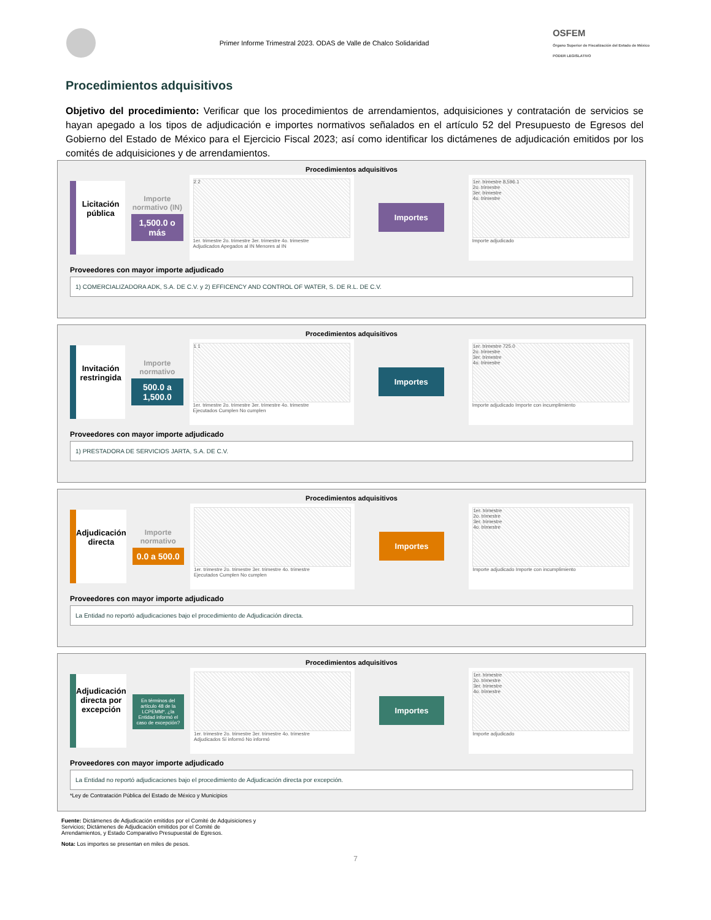Primer Informe Trimestral 2023. ODAS de Valle de Chalco Solidaridad
OSFEM
Órgano Superior de Fiscalización del Estado de México
PODER LEGISLATIVO
Procedimientos adquisitivos
Objetivo del procedimiento: Verificar que los procedimientos de arrendamientos, adquisiciones y contratación de servicios se hayan apegado a los tipos de adjudicación e importes normativos señalados en el artículo 52 del Presupuesto de Egresos del Gobierno del Estado de México para el Ejercicio Fiscal 2023; así como identificar los dictámenes de adjudicación emitidos por los comités de adquisiciones y de arrendamientos.
Procedimientos adquisitivos
Licitación pública
Importe normativo (IN)
1,500.0 o más
2 2
1er. trimestre 2o. trimestre 3er. trimestre 4o. trimestre
Adjudicados Apegados al IN Menores al IN
Importes
1er. trimestre 8,596.1
2o. trimestre
3er. trimestre
4o. trimestre
Importe adjudicado
Proveedores con mayor importe adjudicado
1) COMERCIALIZADORA ADK, S.A. DE C.V. y 2) EFFICENCY AND CONTROL OF WATER, S. DE R.L. DE C.V.
Procedimientos adquisitivos
Invitación restringida
Importe normativo
500.0 a 1,500.0
1 1
1er. trimestre 2o. trimestre 3er. trimestre 4o. trimestre
Ejecutados Cumplen No cumplen
Importes
1er. trimestre 725.0
2o. trimestre
3er. trimestre
4o. trimestre
Importe adjudicado Importe con incumplimiento
Proveedores con mayor importe adjudicado
1) PRESTADORA DE SERVICIOS JARTA, S.A. DE C.V.
Procedimientos adquisitivos
Adjudicación directa
Importe normativo
0.0 a 500.0
1er. trimestre 2o. trimestre 3er. trimestre 4o. trimestre
Ejecutados Cumplen No cumplen
Importes
1er. trimestre
2o. trimestre
3er. trimestre
4o. trimestre
Importe adjudicado Importe con incumplimiento
Proveedores con mayor importe adjudicado
La Entidad no reportó adjudicaciones bajo el procedimiento de Adjudicación directa.
Procedimientos adquisitivos
Adjudicación directa por excepción
En términos del artículo 48 de la LCPEMM*, ¿la Entidad informó el caso de excepción?
1er. trimestre 2o. trimestre 3er. trimestre 4o. trimestre
Adjudicados Sí informó No informó
Importes
1er. trimestre
2o. trimestre
3er. trimestre
4o. trimestre
Importe adjudicado
Proveedores con mayor importe adjudicado
La Entidad no reportó adjudicaciones bajo el procedimiento de Adjudicación directa por excepción.
*Ley de Contratación Pública del Estado de México y Municipios
Fuente: Dictámenes de Adjudicación emitidos por el Comité de Adquisiciones y Servicios; Dictámenes de Adjudicación emitidos por el Comité de Arrendamientos, y Estado Comparativo Presupuestal de Egresos.
Nota: Los importes se presentan en miles de pesos.
7